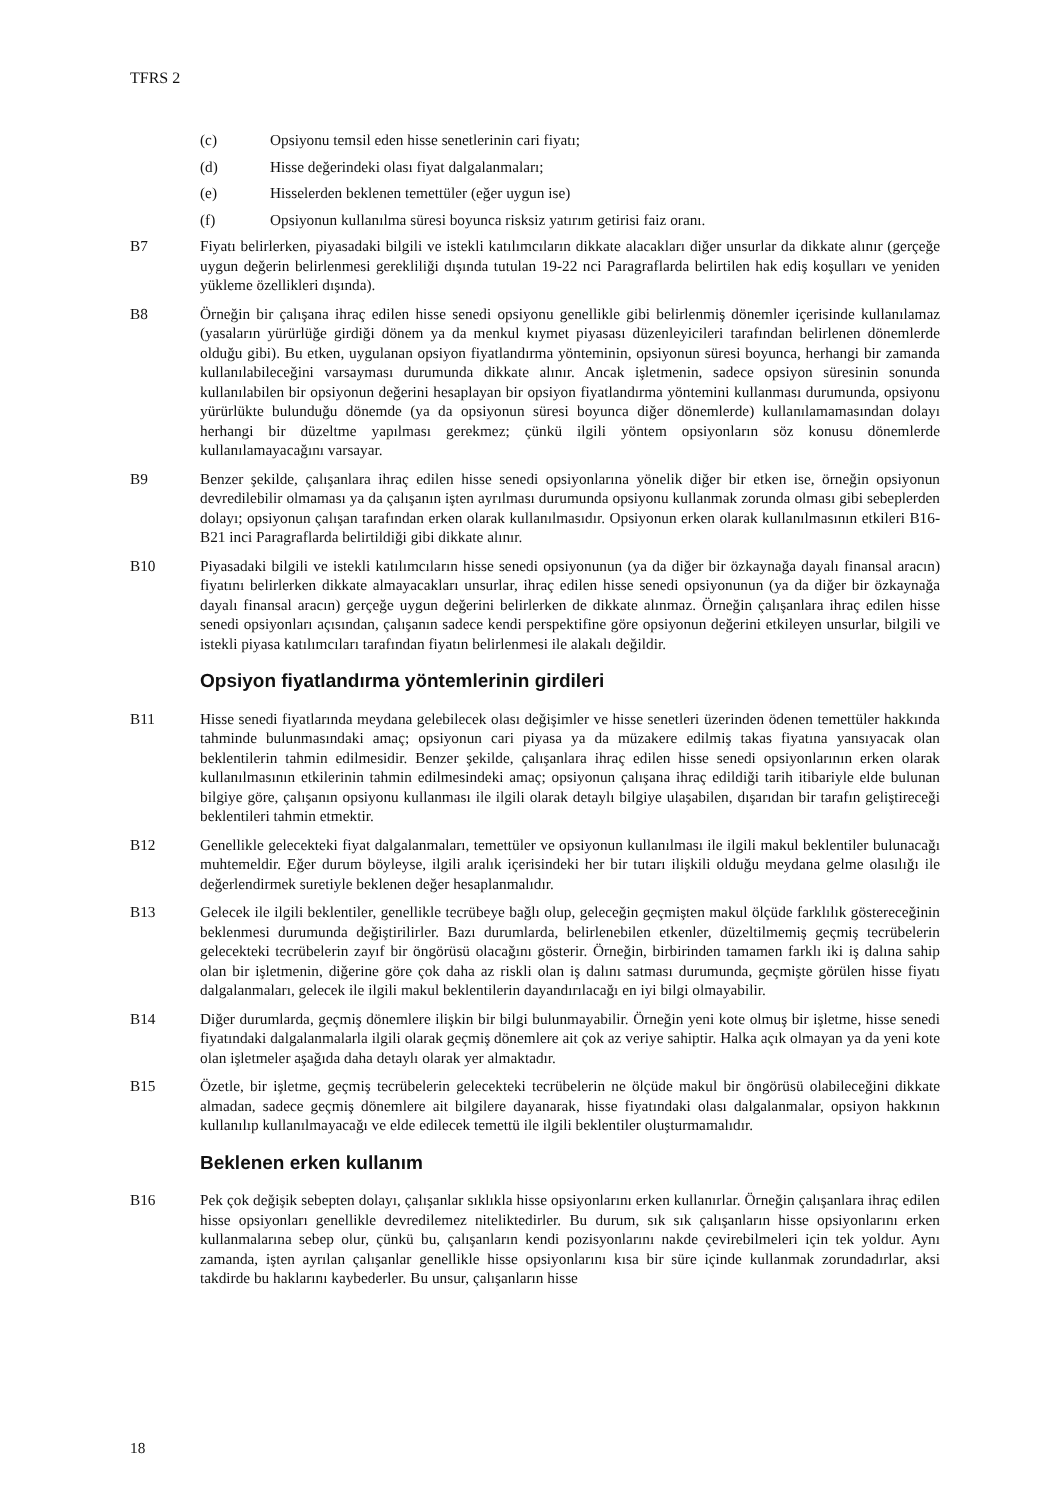TFRS 2
(c) Opsiyonu temsil eden hisse senetlerinin cari fiyatı;
(d) Hisse değerindeki olası fiyat dalgalanmaları;
(e) Hisselerden beklenen temettüler (eğer uygun ise)
(f) Opsiyonun kullanılma süresi boyunca risksiz yatırım getirisi faiz oranı.
B7 Fiyatı belirlerken, piyasadaki bilgili ve istekli katılımcıların dikkate alacakları diğer unsurlar da dikkate alınır (gerçeğe uygun değerin belirlenmesi gerekliliği dışında tutulan 19-22 nci Paragraflarda belirtilen hak ediş koşulları ve yeniden yükleme özellikleri dışında).
B8 Örneğin bir çalışana ihraç edilen hisse senedi opsiyonu genellikle gibi belirlenmiş dönemler içerisinde kullanılamaz (yasaların yürürlüğe girdiği dönem ya da menkul kıymet piyasası düzenleyicileri tarafından belirlenen dönemlerde olduğu gibi). Bu etken, uygulanan opsiyon fiyatlandırma yönteminin, opsiyonun süresi boyunca, herhangi bir zamanda kullanılabileceğini varsayması durumunda dikkate alınır. Ancak işletmenin, sadece opsiyon süresinin sonunda kullanılabilen bir opsiyonun değerini hesaplayan bir opsiyon fiyatlandırma yöntemini kullanması durumunda, opsiyonu yürürlükte bulunduğu dönemde (ya da opsiyonun süresi boyunca diğer dönemlerde) kullanılamamasından dolayı herhangi bir düzeltme yapılması gerekmez; çünkü ilgili yöntem opsiyonların söz konusu dönemlerde kullanılamayacağını varsayar.
B9 Benzer şekilde, çalışanlara ihraç edilen hisse senedi opsiyonlarına yönelik diğer bir etken ise, örneğin opsiyonun devredilebilir olmaması ya da çalışanın işten ayrılması durumunda opsiyonu kullanmak zorunda olması gibi sebeplerden dolayı; opsiyonun çalışan tarafından erken olarak kullanılmasıdır. Opsiyonun erken olarak kullanılmasının etkileri B16-B21 inci Paragraflarda belirtildiği gibi dikkate alınır.
B10 Piyasadaki bilgili ve istekli katılımcıların hisse senedi opsiyonunun (ya da diğer bir özkaynağa dayalı finansal aracın) fiyatını belirlerken dikkate almayacakları unsurlar, ihraç edilen hisse senedi opsiyonunun (ya da diğer bir özkaynağa dayalı finansal aracın) gerçeğe uygun değerini belirlerken de dikkate alınmaz. Örneğin çalışanlara ihraç edilen hisse senedi opsiyonları açısından, çalışanın sadece kendi perspektifine göre opsiyonun değerini etkileyen unsurlar, bilgili ve istekli piyasa katılımcıları tarafından fiyatın belirlenmesi ile alakalı değildir.
Opsiyon fiyatlandırma yöntemlerinin girdileri
B11 Hisse senedi fiyatlarında meydana gelebilecek olası değişimler ve hisse senetleri üzerinden ödenen temettüler hakkında tahminde bulunmasındaki amaç; opsiyonun cari piyasa ya da müzakere edilmiş takas fiyatına yansıyacak olan beklentilerin tahmin edilmesidir. Benzer şekilde, çalışanlara ihraç edilen hisse senedi opsiyonlarının erken olarak kullanılmasının etkilerinin tahmin edilmesindeki amaç; opsiyonun çalışana ihraç edildiği tarih itibariyle elde bulunan bilgiye göre, çalışanın opsiyonu kullanması ile ilgili olarak detaylı bilgiye ulaşabilen, dışarıdan bir tarafın geliştireceği beklentileri tahmin etmektir.
B12 Genellikle gelecekteki fiyat dalgalanmaları, temettüler ve opsiyonun kullanılması ile ilgili makul beklentiler bulunacağı muhtemeldir. Eğer durum böyleyse, ilgili aralık içerisindeki her bir tutarı ilişkili olduğu meydana gelme olasılığı ile değerlendirmek suretiyle beklenen değer hesaplanmalıdır.
B13 Gelecek ile ilgili beklentiler, genellikle tecrübeye bağlı olup, geleceğin geçmişten makul ölçüde farklılık göstereceğinin beklenmesi durumunda değiştirilirler. Bazı durumlarda, belirlenebilen etkenler, düzeltilmemiş geçmiş tecrübelerin gelecekteki tecrübelerin zayıf bir öngörüsü olacağını gösterir. Örneğin, birbirinden tamamen farklı iki iş dalına sahip olan bir işletmenin, diğerine göre çok daha az riskli olan iş dalını satması durumunda, geçmişte görülen hisse fiyatı dalgalanmaları, gelecek ile ilgili makul beklentilerin dayandırılacağı en iyi bilgi olmayabilir.
B14 Diğer durumlarda, geçmiş dönemlere ilişkin bir bilgi bulunmayabilir. Örneğin yeni kote olmuş bir işletme, hisse senedi fiyatındaki dalgalanmalarla ilgili olarak geçmiş dönemlere ait çok az veriye sahiptir. Halka açık olmayan ya da yeni kote olan işletmeler aşağıda daha detaylı olarak yer almaktadır.
B15 Özetle, bir işletme, geçmiş tecrübelerin gelecekteki tecrübelerin ne ölçüde makul bir öngörüsü olabileceğini dikkate almadan, sadece geçmiş dönemlere ait bilgilere dayanarak, hisse fiyatındaki olası dalgalanmalar, opsiyon hakkının kullanılıp kullanılmayacağı ve elde edilecek temettü ile ilgili beklentiler oluşturmamalıdır.
Beklenen erken kullanım
B16 Pek çok değişik sebepten dolayı, çalışanlar sıklıkla hisse opsiyonlarını erken kullanırlar. Örneğin çalışanlara ihraç edilen hisse opsiyonları genellikle devredilemez niteliktedirler. Bu durum, sık sık çalışanların hisse opsiyonlarını erken kullanmalarına sebep olur, çünkü bu, çalışanların kendi pozisyonlarını nakde çevirebilmeleri için tek yoldur. Aynı zamanda, işten ayrılan çalışanlar genellikle hisse opsiyonlarını kısa bir süre içinde kullanmak zorundadırlar, aksi takdirde bu haklarını kaybederler. Bu unsur, çalışanların hisse
18